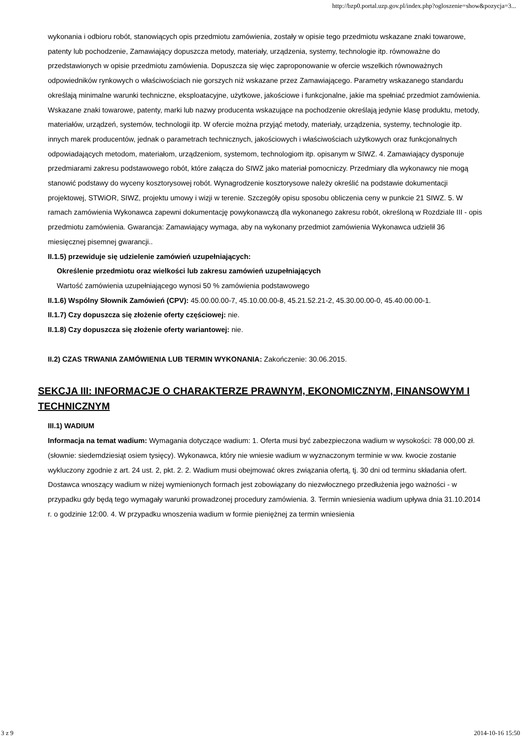http://bzp0.portal.uzp.gov.pl/index.php?ogloszenie=show&pozycja=3...
wykonania i odbioru robót, stanowiących opis przedmiotu zamówienia, zostały w opisie tego przedmiotu wskazane znaki towarowe, patenty lub pochodzenie, Zamawiający dopuszcza metody, materiały, urządzenia, systemy, technologie itp. równoważne do przedstawionych w opisie przedmiotu zamówienia. Dopuszcza się więc zaproponowanie w ofercie wszelkich równoważnych odpowiedników rynkowych o właściwościach nie gorszych niż wskazane przez Zamawiającego. Parametry wskazanego standardu określają minimalne warunki techniczne, eksploatacyjne, użytkowe, jakościowe i funkcjonalne, jakie ma spełniać przedmiot zamówienia. Wskazane znaki towarowe, patenty, marki lub nazwy producenta wskazujące na pochodzenie określają jedynie klasę produktu, metody, materiałów, urządzeń, systemów, technologii itp. W ofercie można przyjąć metody, materiały, urządzenia, systemy, technologie itp. innych marek producentów, jednak o parametrach technicznych, jakościowych i właściwościach użytkowych oraz funkcjonalnych odpowiadających metodom, materiałom, urządzeniom, systemom, technologiom itp. opisanym w SIWZ. 4. Zamawiający dysponuje przedmiarami zakresu podstawowego robót, które załącza do SIWZ jako materiał pomocniczy. Przedmiary dla wykonawcy nie mogą stanowić podstawy do wyceny kosztorysowej robót. Wynagrodzenie kosztorysowe należy określić na podstawie dokumentacji projektowej, STWiOR, SIWZ, projektu umowy i wizji w terenie. Szczegóły opisu sposobu obliczenia ceny w punkcie 21 SIWZ. 5. W ramach zamówienia Wykonawca zapewni dokumentację powykonawczą dla wykonanego zakresu robót, określoną w Rozdziale III - opis przedmiotu zamówienia. Gwarancja: Zamawiający wymaga, aby na wykonany przedmiot zamówienia Wykonawca udzielił 36 miesięcznej pisemnej gwarancji..
II.1.5) przewiduje się udzielenie zamówień uzupełniających:
Określenie przedmiotu oraz wielkości lub zakresu zamówień uzupełniających
Wartość zamówienia uzupełniającego wynosi 50 % zamówienia podstawowego
II.1.6) Wspólny Słownik Zamówień (CPV): 45.00.00.00-7, 45.10.00.00-8, 45.21.52.21-2, 45.30.00.00-0, 45.40.00.00-1.
II.1.7) Czy dopuszcza się złożenie oferty częściowej: nie.
II.1.8) Czy dopuszcza się złożenie oferty wariantowej: nie.
II.2) CZAS TRWANIA ZAMÓWIENIA LUB TERMIN WYKONANIA: Zakończenie: 30.06.2015.
SEKCJA III: INFORMACJE O CHARAKTERZE PRAWNYM, EKONOMICZNYM, FINANSOWYM I TECHNICZNYM
III.1) WADIUM
Informacja na temat wadium: Wymagania dotyczące wadium: 1. Oferta musi być zabezpieczona wadium w wysokości: 78 000,00 zł. (słownie: siedemdziesiąt osiem tysięcy). Wykonawca, który nie wniesie wadium w wyznaczonym terminie w ww. kwocie zostanie wykluczony zgodnie z art. 24 ust. 2, pkt. 2. 2. Wadium musi obejmować okres związania ofertą, tj. 30 dni od terminu składania ofert. Dostawca wnoszący wadium w niżej wymienionych formach jest zobowiązany do niezwłocznego przedłużenia jego ważności - w przypadku gdy będą tego wymagały warunki prowadzonej procedury zamówienia. 3. Termin wniesienia wadium upływa dnia 31.10.2014 r. o godzinie 12:00. 4. W przypadku wnoszenia wadium w formie pieniężnej za termin wniesienia
3 z 9 2014-10-16 15:50